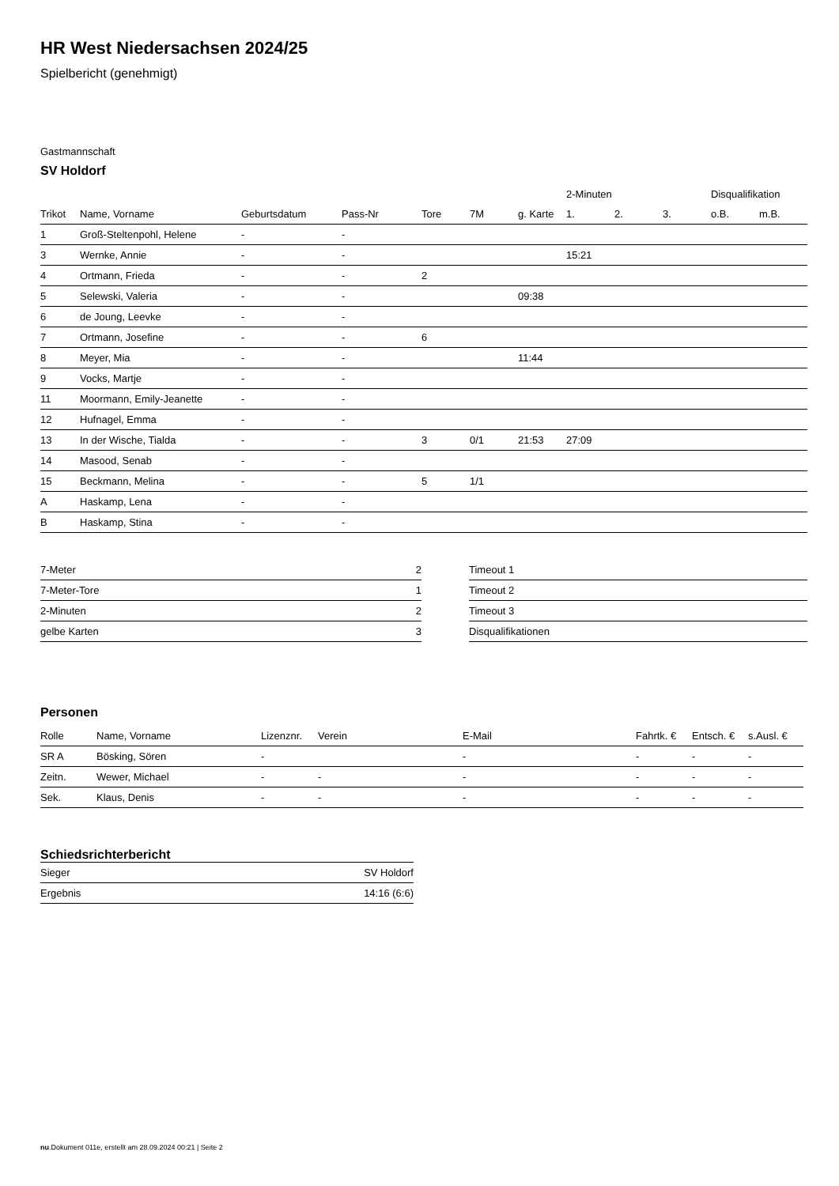HR West Niedersachsen 2024/25
Spielbericht (genehmigt)
Gastmannschaft
SV Holdorf
| | | | | | | | 2-Minuten | | | Disqualifikation | |
| --- | --- | --- | --- | --- | --- | --- | --- | --- | --- | --- | --- |
| Trikot | Name, Vorname | Geburtsdatum | Pass-Nr | Tore | 7M | g. Karte | 1. | 2. | 3. | o.B. | m.B. |
| 1 | Groß-Steltenpohl, Helene | - | - | | | | | | | | |
| 3 | Wernke, Annie | - | - | | | | 15:21 | | | | |
| 4 | Ortmann, Frieda | - | - | 2 | | | | | | | |
| 5 | Selewski, Valeria | - | - | | | 09:38 | | | | | |
| 6 | de Joung, Leevke | - | - | | | | | | | | |
| 7 | Ortmann, Josefine | - | - | 6 | | | | | | | |
| 8 | Meyer, Mia | - | - | | | 11:44 | | | | | |
| 9 | Vocks, Martje | - | - | | | | | | | | |
| 11 | Moormann, Emily-Jeanette | - | - | | | | | | | | |
| 12 | Hufnagel, Emma | - | - | | | | | | | | |
| 13 | In der Wische, Tialda | - | - | 3 | 0/1 | 21:53 | 27:09 | | | | |
| 14 | Masood, Senab | - | - | | | | | | | | |
| 15 | Beckmann, Melina | - | - | 5 | 1/1 | | | | | | |
| A | Haskamp, Lena | - | - | | | | | | | | |
| B | Haskamp, Stina | - | - | | | | | | | | |
| 7-Meter | 2 |
| 7-Meter-Tore | 1 |
| 2-Minuten | 2 |
| gelbe Karten | 3 |
| Timeout 1 |
| Timeout 2 |
| Timeout 3 |
| Disqualifikationen |
Personen
| Rolle | Name, Vorname | Lizenznr. | Verein | E-Mail | Fahrtk. € | Entsch. € | s.Ausl. € |
| SR A | Bösking, Sören | - | | - | - | - | - |
| Zeitn. | Wewer, Michael | - | - | - | - | - | - |
| Sek. | Klaus, Denis | - | - | - | - | - | - |
Schiedsrichterbericht
| Sieger | SV Holdorf |
| Ergebnis | 14:16 (6:6) |
nu.Dokument 011e, erstellt am 28.09.2024 00:21 | Seite 2